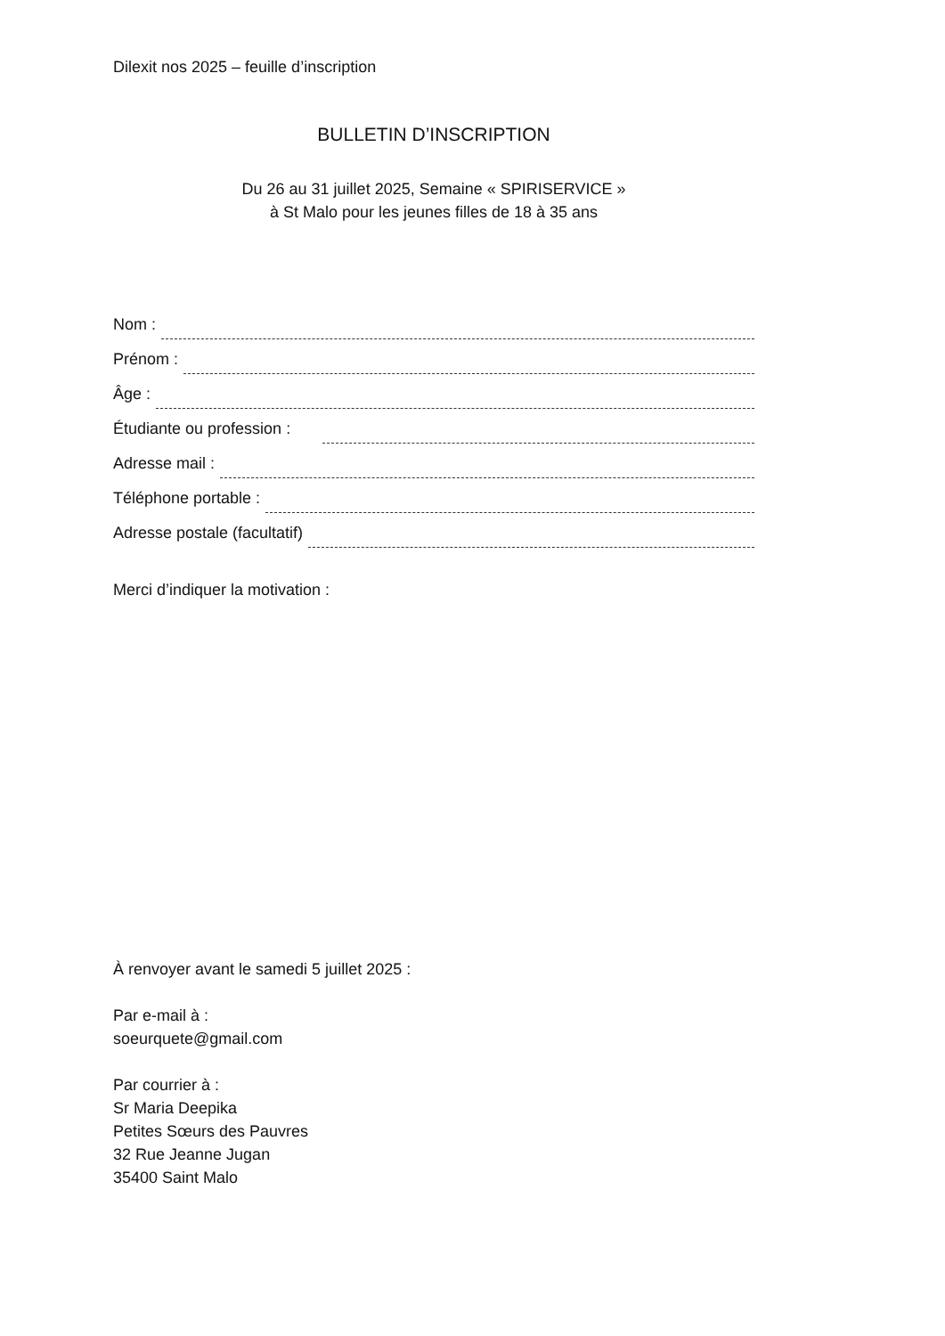Dilexit nos 2025 – feuille d’inscription
BULLETIN D’INSCRIPTION
Du 26 au 31 juillet 2025, Semaine « SPIRISERVICE »
à St Malo pour les jeunes filles de 18 à 35 ans
Nom :
Prénom :
Âge :
Étudiante ou profession :
Adresse mail :
Téléphone portable :
Adresse postale (facultatif)
Merci d’indiquer la motivation :
À renvoyer avant le samedi 5 juillet 2025 :
Par e-mail à :
soeurquete@gmail.com
Par courrier à :
Sr Maria Deepika
Petites Sœurs des Pauvres
32 Rue Jeanne Jugan
35400 Saint Malo